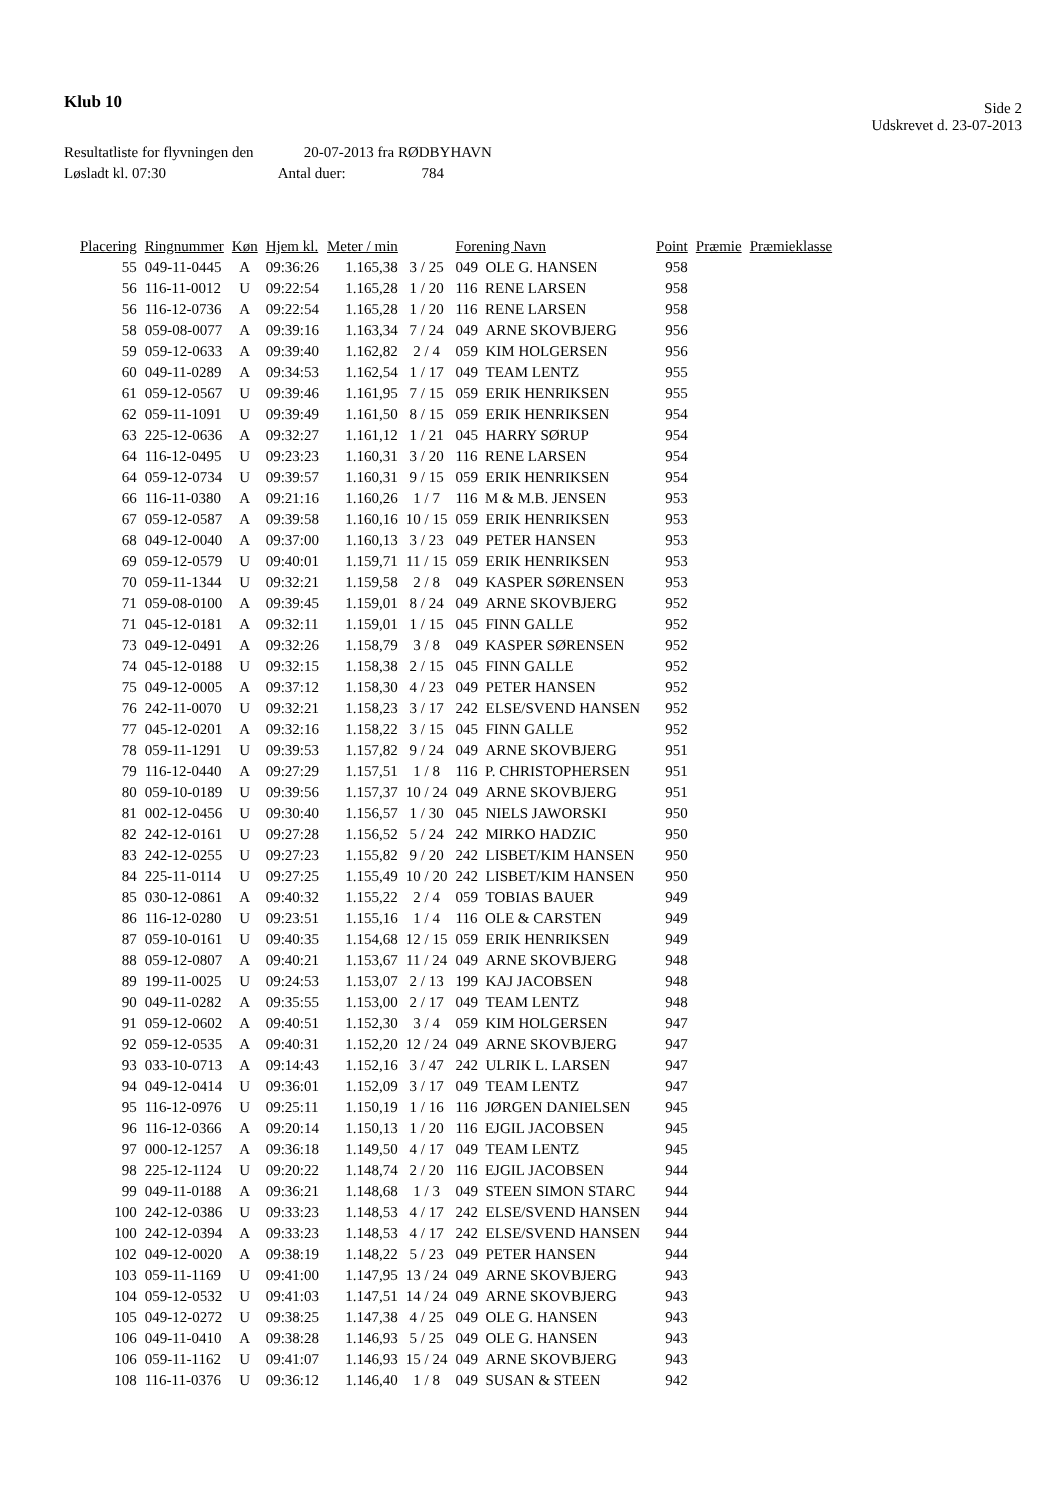Klub 10
Side 2
Udskrevet d. 23-07-2013
Resultatliste for flyvningen den 20-07-2013 fra RØDBYHAVN
Løsladt kl. 07:30 Antal duer: 784
| Placering | Ringnummer | Køn | Hjem kl. | Meter / min | | Forening Navn | | Point | Præmie | Præmieklasse |
| --- | --- | --- | --- | --- | --- | --- | --- | --- | --- | --- |
| 55 | 049-11-0445 | A | 09:36:26 | 1.165,38 | 3 / 25 | 049 OLE G. HANSEN | | 958 | | |
| 56 | 116-11-0012 | U | 09:22:54 | 1.165,28 | 1 / 20 | 116 RENE LARSEN | | 958 | | |
| 56 | 116-12-0736 | A | 09:22:54 | 1.165,28 | 1 / 20 | 116 RENE LARSEN | | 958 | | |
| 58 | 059-08-0077 | A | 09:39:16 | 1.163,34 | 7 / 24 | 049 ARNE SKOVBJERG | | 956 | | |
| 59 | 059-12-0633 | A | 09:39:40 | 1.162,82 | 2 / 4 | 059 KIM HOLGERSEN | | 956 | | |
| 60 | 049-11-0289 | A | 09:34:53 | 1.162,54 | 1 / 17 | 049 TEAM LENTZ | | 955 | | |
| 61 | 059-12-0567 | U | 09:39:46 | 1.161,95 | 7 / 15 | 059 ERIK HENRIKSEN | | 955 | | |
| 62 | 059-11-1091 | U | 09:39:49 | 1.161,50 | 8 / 15 | 059 ERIK HENRIKSEN | | 954 | | |
| 63 | 225-12-0636 | A | 09:32:27 | 1.161,12 | 1 / 21 | 045 HARRY SØRUP | | 954 | | |
| 64 | 116-12-0495 | U | 09:23:23 | 1.160,31 | 3 / 20 | 116 RENE LARSEN | | 954 | | |
| 64 | 059-12-0734 | U | 09:39:57 | 1.160,31 | 9 / 15 | 059 ERIK HENRIKSEN | | 954 | | |
| 66 | 116-11-0380 | A | 09:21:16 | 1.160,26 | 1 / 7 | 116 M & M.B. JENSEN | | 953 | | |
| 67 | 059-12-0587 | A | 09:39:58 | 1.160,16 | 10 / 15 | 059 ERIK HENRIKSEN | | 953 | | |
| 68 | 049-12-0040 | A | 09:37:00 | 1.160,13 | 3 / 23 | 049 PETER HANSEN | | 953 | | |
| 69 | 059-12-0579 | U | 09:40:01 | 1.159,71 | 11 / 15 | 059 ERIK HENRIKSEN | | 953 | | |
| 70 | 059-11-1344 | U | 09:32:21 | 1.159,58 | 2 / 8 | 049 KASPER SØRENSEN | | 953 | | |
| 71 | 059-08-0100 | A | 09:39:45 | 1.159,01 | 8 / 24 | 049 ARNE SKOVBJERG | | 952 | | |
| 71 | 045-12-0181 | A | 09:32:11 | 1.159,01 | 1 / 15 | 045 FINN GALLE | | 952 | | |
| 73 | 049-12-0491 | A | 09:32:26 | 1.158,79 | 3 / 8 | 049 KASPER SØRENSEN | | 952 | | |
| 74 | 045-12-0188 | U | 09:32:15 | 1.158,38 | 2 / 15 | 045 FINN GALLE | | 952 | | |
| 75 | 049-12-0005 | A | 09:37:12 | 1.158,30 | 4 / 23 | 049 PETER HANSEN | | 952 | | |
| 76 | 242-11-0070 | U | 09:32:21 | 1.158,23 | 3 / 17 | 242 ELSE/SVEND HANSEN | | 952 | | |
| 77 | 045-12-0201 | A | 09:32:16 | 1.158,22 | 3 / 15 | 045 FINN GALLE | | 952 | | |
| 78 | 059-11-1291 | U | 09:39:53 | 1.157,82 | 9 / 24 | 049 ARNE SKOVBJERG | | 951 | | |
| 79 | 116-12-0440 | A | 09:27:29 | 1.157,51 | 1 / 8 | 116 P. CHRISTOPHERSEN | | 951 | | |
| 80 | 059-10-0189 | U | 09:39:56 | 1.157,37 | 10 / 24 | 049 ARNE SKOVBJERG | | 951 | | |
| 81 | 002-12-0456 | U | 09:30:40 | 1.156,57 | 1 / 30 | 045 NIELS JAWORSKI | | 950 | | |
| 82 | 242-12-0161 | U | 09:27:28 | 1.156,52 | 5 / 24 | 242 MIRKO HADZIC | | 950 | | |
| 83 | 242-12-0255 | U | 09:27:23 | 1.155,82 | 9 / 20 | 242 LISBET/KIM HANSEN | | 950 | | |
| 84 | 225-11-0114 | U | 09:27:25 | 1.155,49 | 10 / 20 | 242 LISBET/KIM HANSEN | | 950 | | |
| 85 | 030-12-0861 | A | 09:40:32 | 1.155,22 | 2 / 4 | 059 TOBIAS BAUER | | 949 | | |
| 86 | 116-12-0280 | U | 09:23:51 | 1.155,16 | 1 / 4 | 116 OLE & CARSTEN | | 949 | | |
| 87 | 059-10-0161 | U | 09:40:35 | 1.154,68 | 12 / 15 | 059 ERIK HENRIKSEN | | 949 | | |
| 88 | 059-12-0807 | A | 09:40:21 | 1.153,67 | 11 / 24 | 049 ARNE SKOVBJERG | | 948 | | |
| 89 | 199-11-0025 | U | 09:24:53 | 1.153,07 | 2 / 13 | 199 KAJ JACOBSEN | | 948 | | |
| 90 | 049-11-0282 | A | 09:35:55 | 1.153,00 | 2 / 17 | 049 TEAM LENTZ | | 948 | | |
| 91 | 059-12-0602 | A | 09:40:51 | 1.152,30 | 3 / 4 | 059 KIM HOLGERSEN | | 947 | | |
| 92 | 059-12-0535 | A | 09:40:31 | 1.152,20 | 12 / 24 | 049 ARNE SKOVBJERG | | 947 | | |
| 93 | 033-10-0713 | A | 09:14:43 | 1.152,16 | 3 / 47 | 242 ULRIK L. LARSEN | | 947 | | |
| 94 | 049-12-0414 | U | 09:36:01 | 1.152,09 | 3 / 17 | 049 TEAM LENTZ | | 947 | | |
| 95 | 116-12-0976 | U | 09:25:11 | 1.150,19 | 1 / 16 | 116 JØRGEN DANIELSEN | | 945 | | |
| 96 | 116-12-0366 | A | 09:20:14 | 1.150,13 | 1 / 20 | 116 EJGIL JACOBSEN | | 945 | | |
| 97 | 000-12-1257 | A | 09:36:18 | 1.149,50 | 4 / 17 | 049 TEAM LENTZ | | 945 | | |
| 98 | 225-12-1124 | U | 09:20:22 | 1.148,74 | 2 / 20 | 116 EJGIL JACOBSEN | | 944 | | |
| 99 | 049-11-0188 | A | 09:36:21 | 1.148,68 | 1 / 3 | 049 STEEN SIMON STARC | | 944 | | |
| 100 | 242-12-0386 | U | 09:33:23 | 1.148,53 | 4 / 17 | 242 ELSE/SVEND HANSEN | | 944 | | |
| 100 | 242-12-0394 | A | 09:33:23 | 1.148,53 | 4 / 17 | 242 ELSE/SVEND HANSEN | | 944 | | |
| 102 | 049-12-0020 | A | 09:38:19 | 1.148,22 | 5 / 23 | 049 PETER HANSEN | | 944 | | |
| 103 | 059-11-1169 | U | 09:41:00 | 1.147,95 | 13 / 24 | 049 ARNE SKOVBJERG | | 943 | | |
| 104 | 059-12-0532 | U | 09:41:03 | 1.147,51 | 14 / 24 | 049 ARNE SKOVBJERG | | 943 | | |
| 105 | 049-12-0272 | U | 09:38:25 | 1.147,38 | 4 / 25 | 049 OLE G. HANSEN | | 943 | | |
| 106 | 049-11-0410 | A | 09:38:28 | 1.146,93 | 5 / 25 | 049 OLE G. HANSEN | | 943 | | |
| 106 | 059-11-1162 | U | 09:41:07 | 1.146,93 | 15 / 24 | 049 ARNE SKOVBJERG | | 943 | | |
| 108 | 116-11-0376 | U | 09:36:12 | 1.146,40 | 1 / 8 | 049 SUSAN & STEEN | | 942 | | |